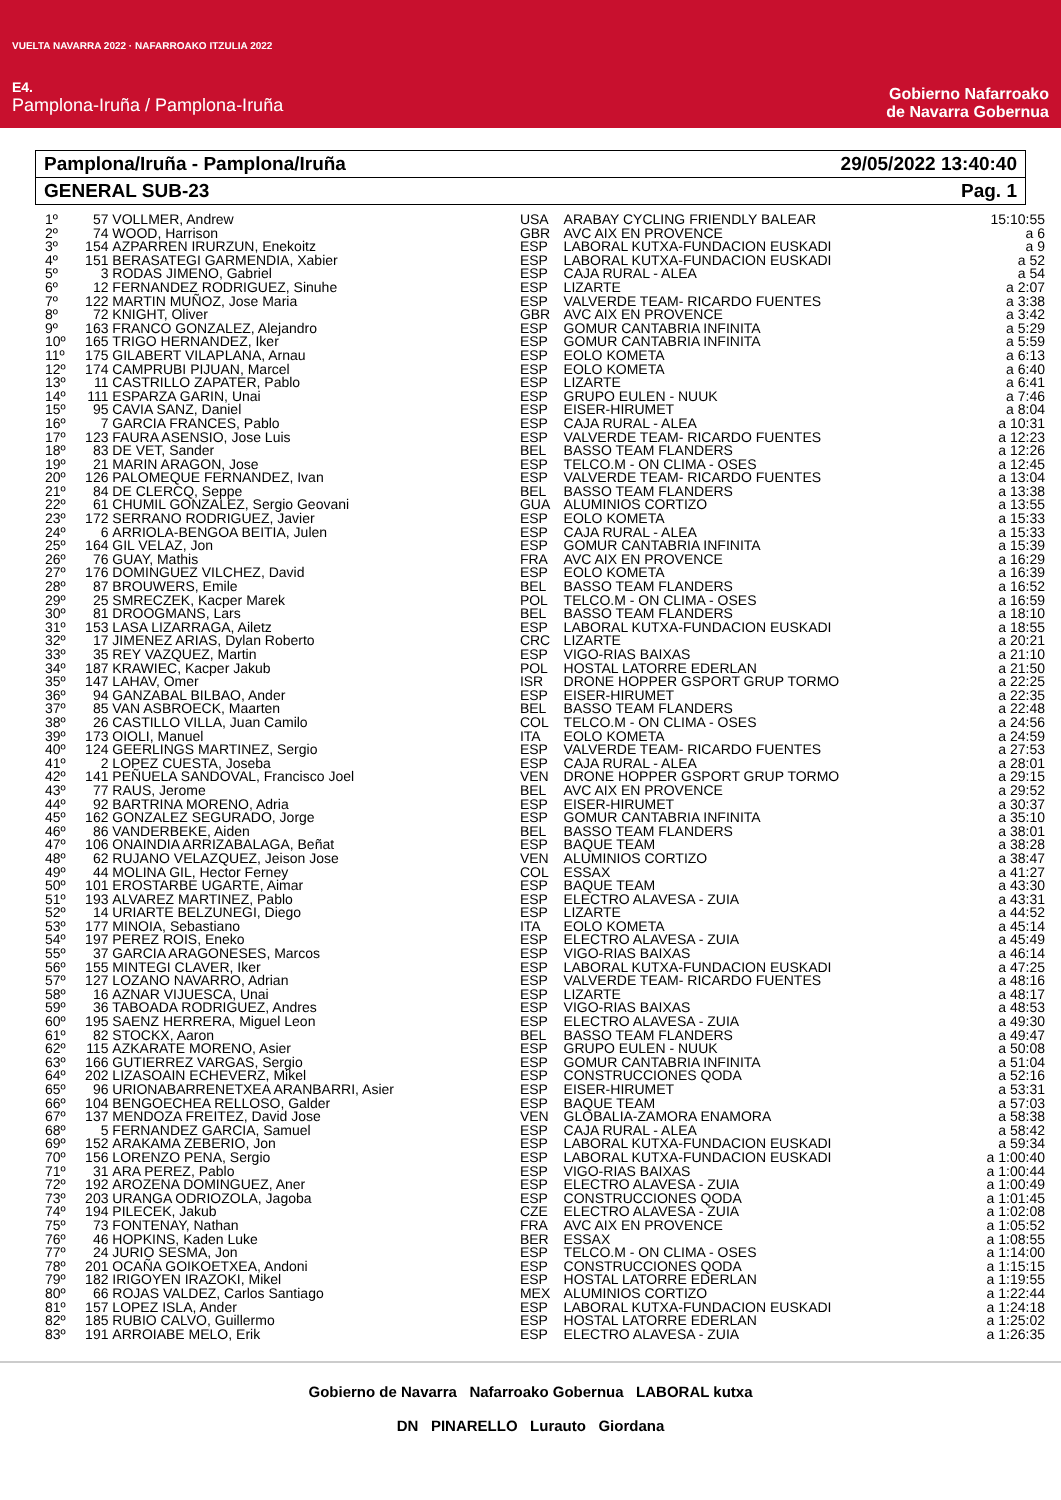VUELTA NAVARRA 2022 · NAFARROAKO ITZULIA 2022
E4.
Pamplona-Iruña / Pamplona-Iruña
Gobierno Nafarroako
de Navarra Gobernua
Pamplona/Iruña - Pamplona/Iruña 29/05/2022 13:40:40
GENERAL SUB-23 Pag. 1
| 1º | 57 | VOLLMER, Andrew | USA | ARABAY CYCLING FRIENDLY BALEAR | 15:10:55 |
| 2º | 74 | WOOD, Harrison | GBR | AVC AIX EN PROVENCE | a 6 |
| 3º | 154 | AZPARREN IRURZUN, Enekoitz | ESP | LABORAL KUTXA-FUNDACION EUSKADI | a 9 |
| 4º | 151 | BERASATEGI GARMENDIA, Xabier | ESP | LABORAL KUTXA-FUNDACION EUSKADI | a 52 |
| 5º | 3 | RODAS JIMENO, Gabriel | ESP | CAJA RURAL - ALEA | a 54 |
| 6º | 12 | FERNANDEZ RODRIGUEZ, Sinuhe | ESP | LIZARTE | a 2:07 |
| 7º | 122 | MARTIN MUÑOZ, Jose Maria | ESP | VALVERDE TEAM- RICARDO FUENTES | a 3:38 |
| 8º | 72 | KNIGHT, Oliver | GBR | AVC AIX EN PROVENCE | a 3:42 |
| 9º | 163 | FRANCO GONZALEZ, Alejandro | ESP | GOMUR CANTABRIA INFINITA | a 5:29 |
| 10º | 165 | TRIGO HERNANDEZ, Iker | ESP | GOMUR CANTABRIA INFINITA | a 5:59 |
| 11º | 175 | GILABERT VILAPLANA, Arnau | ESP | EOLO KOMETA | a 6:13 |
| 12º | 174 | CAMPRUBI PIJUAN, Marcel | ESP | EOLO KOMETA | a 6:40 |
| 13º | 11 | CASTRILLO ZAPATER, Pablo | ESP | LIZARTE | a 6:41 |
| 14º | 111 | ESPARZA GARIN, Unai | ESP | GRUPO EULEN - NUUK | a 7:46 |
| 15º | 95 | CAVIA SANZ, Daniel | ESP | EISER-HIRUMET | a 8:04 |
| 16º | 7 | GARCIA FRANCES, Pablo | ESP | CAJA RURAL - ALEA | a 10:31 |
| 17º | 123 | FAURA ASENSIO, Jose Luis | ESP | VALVERDE TEAM- RICARDO FUENTES | a 12:23 |
| 18º | 83 | DE VET, Sander | BEL | BASSO TEAM FLANDERS | a 12:26 |
| 19º | 21 | MARIN ARAGON, Jose | ESP | TELCO.M - ON CLIMA - OSES | a 12:45 |
| 20º | 126 | PALOMEQUE FERNANDEZ, Ivan | ESP | VALVERDE TEAM- RICARDO FUENTES | a 13:04 |
| 21º | 84 | DE CLERCQ, Seppe | BEL | BASSO TEAM FLANDERS | a 13:38 |
| 22º | 61 | CHUMIL GONZALEZ, Sergio Geovani | GUA | ALUMINIOS CORTIZO | a 13:55 |
| 23º | 172 | SERRANO RODRIGUEZ, Javier | ESP | EOLO KOMETA | a 15:33 |
| 24º | 6 | ARRIOLA-BENGOA BEITIA, Julen | ESP | CAJA RURAL - ALEA | a 15:33 |
| 25º | 164 | GIL VELAZ, Jon | ESP | GOMUR CANTABRIA INFINITA | a 15:39 |
| 26º | 76 | GUAY, Mathis | FRA | AVC AIX EN PROVENCE | a 16:29 |
| 27º | 176 | DOMINGUEZ VILCHEZ, David | ESP | EOLO KOMETA | a 16:39 |
| 28º | 87 | BROUWERS, Emile | BEL | BASSO TEAM FLANDERS | a 16:52 |
| 29º | 25 | SMRECZEK, Kacper Marek | POL | TELCO.M - ON CLIMA - OSES | a 16:59 |
| 30º | 81 | DROOGMANS, Lars | BEL | BASSO TEAM FLANDERS | a 18:10 |
| 31º | 153 | LASA LIZARRAGA, Ailetz | ESP | LABORAL KUTXA-FUNDACION EUSKADI | a 18:55 |
| 32º | 17 | JIMENEZ ARIAS, Dylan Roberto | CRC | LIZARTE | a 20:21 |
| 33º | 35 | REY VAZQUEZ, Martin | ESP | VIGO-RIAS BAIXAS | a 21:10 |
| 34º | 187 | KRAWIEC, Kacper Jakub | POL | HOSTAL LATORRE EDERLAN | a 21:50 |
| 35º | 147 | LAHAV, Omer | ISR | DRONE HOPPER GSPORT GRUP TORMO | a 22:25 |
| 36º | 94 | GANZABAL BILBAO, Ander | ESP | EISER-HIRUMET | a 22:35 |
| 37º | 85 | VAN ASBROECK, Maarten | BEL | BASSO TEAM FLANDERS | a 22:48 |
| 38º | 26 | CASTILLO VILLA, Juan Camilo | COL | TELCO.M - ON CLIMA - OSES | a 24:56 |
| 39º | 173 | OIOLI, Manuel | ITA | EOLO KOMETA | a 24:59 |
| 40º | 124 | GEERLINGS MARTINEZ, Sergio | ESP | VALVERDE TEAM- RICARDO FUENTES | a 27:53 |
| 41º | 2 | LOPEZ CUESTA, Joseba | ESP | CAJA RURAL - ALEA | a 28:01 |
| 42º | 141 | PEÑUELA SANDOVAL, Francisco Joel | VEN | DRONE HOPPER GSPORT GRUP TORMO | a 29:15 |
| 43º | 77 | RAUS, Jerome | BEL | AVC AIX EN PROVENCE | a 29:52 |
| 44º | 92 | BARTRINA MORENO, Adria | ESP | EISER-HIRUMET | a 30:37 |
| 45º | 162 | GONZALEZ SEGURADO, Jorge | ESP | GOMUR CANTABRIA INFINITA | a 35:10 |
| 46º | 86 | VANDERBEKE, Aiden | BEL | BASSO TEAM FLANDERS | a 38:01 |
| 47º | 106 | ONAINDIA ARRIZABALAGA, Beñat | ESP | BAQUE TEAM | a 38:28 |
| 48º | 62 | RUJANO VELAZQUEZ, Jeison Jose | VEN | ALUMINIOS CORTIZO | a 38:47 |
| 49º | 44 | MOLINA GIL, Hector Ferney | COL | ESSAX | a 41:27 |
| 50º | 101 | EROSTARBE UGARTE, Aimar | ESP | BAQUE TEAM | a 43:30 |
| 51º | 193 | ALVAREZ MARTINEZ, Pablo | ESP | ELECTRO ALAVESA - ZUIA | a 43:31 |
| 52º | 14 | URIARTE BELZUNEGI, Diego | ESP | LIZARTE | a 44:52 |
| 53º | 177 | MINOIA, Sebastiano | ITA | EOLO KOMETA | a 45:14 |
| 54º | 197 | PEREZ ROIS, Eneko | ESP | ELECTRO ALAVESA - ZUIA | a 45:49 |
| 55º | 37 | GARCIA ARAGONESES, Marcos | ESP | VIGO-RIAS BAIXAS | a 46:14 |
| 56º | 155 | MINTEGI CLAVER, Iker | ESP | LABORAL KUTXA-FUNDACION EUSKADI | a 47:25 |
| 57º | 127 | LOZANO NAVARRO, Adrian | ESP | VALVERDE TEAM- RICARDO FUENTES | a 48:16 |
| 58º | 16 | AZNAR VIJUESCA, Unai | ESP | LIZARTE | a 48:17 |
| 59º | 36 | TABOADA RODRIGUEZ, Andres | ESP | VIGO-RIAS BAIXAS | a 48:53 |
| 60º | 195 | SAENZ HERRERA, Miguel Leon | ESP | ELECTRO ALAVESA - ZUIA | a 49:30 |
| 61º | 82 | STOCKX, Aaron | BEL | BASSO TEAM FLANDERS | a 49:47 |
| 62º | 115 | AZKARATE MORENO, Asier | ESP | GRUPO EULEN - NUUK | a 50:08 |
| 63º | 166 | GUTIERREZ VARGAS, Sergio | ESP | GOMUR CANTABRIA INFINITA | a 51:04 |
| 64º | 202 | LIZASOAIN ECHEVERZ, Mikel | ESP | CONSTRUCCIONES QODA | a 52:16 |
| 65º | 96 | URIONABARRENETXEA ARANBARRI, Asier | ESP | EISER-HIRUMET | a 53:31 |
| 66º | 104 | BENGOECHEA RELLOSO, Galder | ESP | BAQUE TEAM | a 57:03 |
| 67º | 137 | MENDOZA FREITEZ, David Jose | VEN | GLOBALIA-ZAMORA ENAMORA | a 58:38 |
| 68º | 5 | FERNANDEZ GARCIA, Samuel | ESP | CAJA RURAL - ALEA | a 58:42 |
| 69º | 152 | ARAKAMA ZEBERIO, Jon | ESP | LABORAL KUTXA-FUNDACION EUSKADI | a 59:34 |
| 70º | 156 | LORENZO PENA, Sergio | ESP | LABORAL KUTXA-FUNDACION EUSKADI | a 1:00:40 |
| 71º | 31 | ARA PEREZ, Pablo | ESP | VIGO-RIAS BAIXAS | a 1:00:44 |
| 72º | 192 | AROZENA DOMINGUEZ, Aner | ESP | ELECTRO ALAVESA - ZUIA | a 1:00:49 |
| 73º | 203 | URANGA ODRIOZOLA, Jagoba | ESP | CONSTRUCCIONES QODA | a 1:01:45 |
| 74º | 194 | PILECEK, Jakub | CZE | ELECTRO ALAVESA - ZUIA | a 1:02:08 |
| 75º | 73 | FONTENAY, Nathan | FRA | AVC AIX EN PROVENCE | a 1:05:52 |
| 76º | 46 | HOPKINS, Kaden Luke | BER | ESSAX | a 1:08:55 |
| 77º | 24 | JURIO SESMA, Jon | ESP | TELCO.M - ON CLIMA - OSES | a 1:14:00 |
| 78º | 201 | OCAÑA GOIKOETXEA, Andoni | ESP | CONSTRUCCIONES QODA | a 1:15:15 |
| 79º | 182 | IRIGOYEN IRAZOKI, Mikel | ESP | HOSTAL LATORRE EDERLAN | a 1:19:55 |
| 80º | 66 | ROJAS VALDEZ, Carlos Santiago | MEX | ALUMINIOS CORTIZO | a 1:22:44 |
| 81º | 157 | LOPEZ ISLA, Ander | ESP | LABORAL KUTXA-FUNDACION EUSKADI | a 1:24:18 |
| 82º | 185 | RUBIO CALVO, Guillermo | ESP | HOSTAL LATORRE EDERLAN | a 1:25:02 |
| 83º | 191 | ARROIABE MELO, Erik | ESP | ELECTRO ALAVESA - ZUIA | a 1:26:35 |
Gobierno de Navarra Nafarroako Gobernua LABORAL kutxa
DN PINARELLO Lurauto Giordana